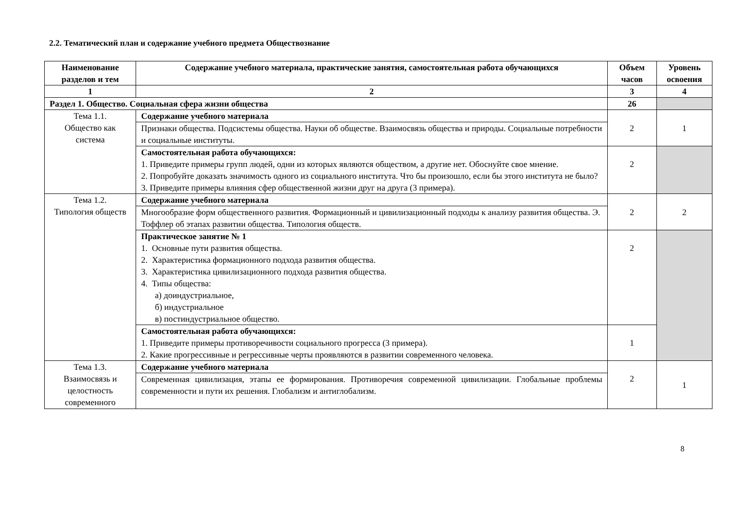2.2. Тематический план и содержание учебного предмета Обществознание
| Наименование разделов и тем | Содержание учебного материала, практические занятия, самостоятельная работа обучающихся | Объем часов | Уровень освоения |
| --- | --- | --- | --- |
| 1 | 2 | 3 | 4 |
| Раздел 1. Общество. Социальная сфера жизни общества | | 26 | |
| Тема 1.1. Общество как система | Содержание учебного материала | 2 | 1 |
| | Признаки общества. Подсистемы общества. Науки об обществе. Взаимосвязь общества и природы. Социальные потребности и социальные институты. | | |
| | Самостоятельная работа обучающихся: 1. Приведите примеры групп людей, одни из которых являются обществом, а другие нет. Обоснуйте свое мнение. 2. Попробуйте доказать значимость одного из социального института. Что бы произошло, если бы этого института не было? 3. Приведите примеры влияния сфер общественной жизни друг на друга (3 примера). | 2 | |
| Тема 1.2. Типология обществ | Содержание учебного материала | 2 | 2 |
| | Многообразие форм общественного развития. Формационный и цивилизационный подходы к анализу развития общества. Э. Тоффлер об этапах развитии общества. Типология обществ. | | |
| | Практическое занятие № 1 1. Основные пути развития общества. 2. Характеристика формационного подхода развития общества. 3. Характеристика цивилизационного подхода развития общества. 4. Типы общества: а) доиндустриальное, б) индустриальное в) постиндустриальное общество. | 2 | |
| | Самостоятельная работа обучающихся: 1. Приведите примеры противоречивости социального прогресса (3 примера). 2. Какие прогрессивные и регрессивные черты проявляются в развитии современного человека. | 1 | |
| Тема 1.3. Взаимосвязь и целостность современного | Содержание учебного материала | 2 | 1 |
| | Современная цивилизация, этапы ее формирования. Противоречия современной цивилизации. Глобальные проблемы современности и пути их решения. Глобализм и антиглобализм. | | |
8